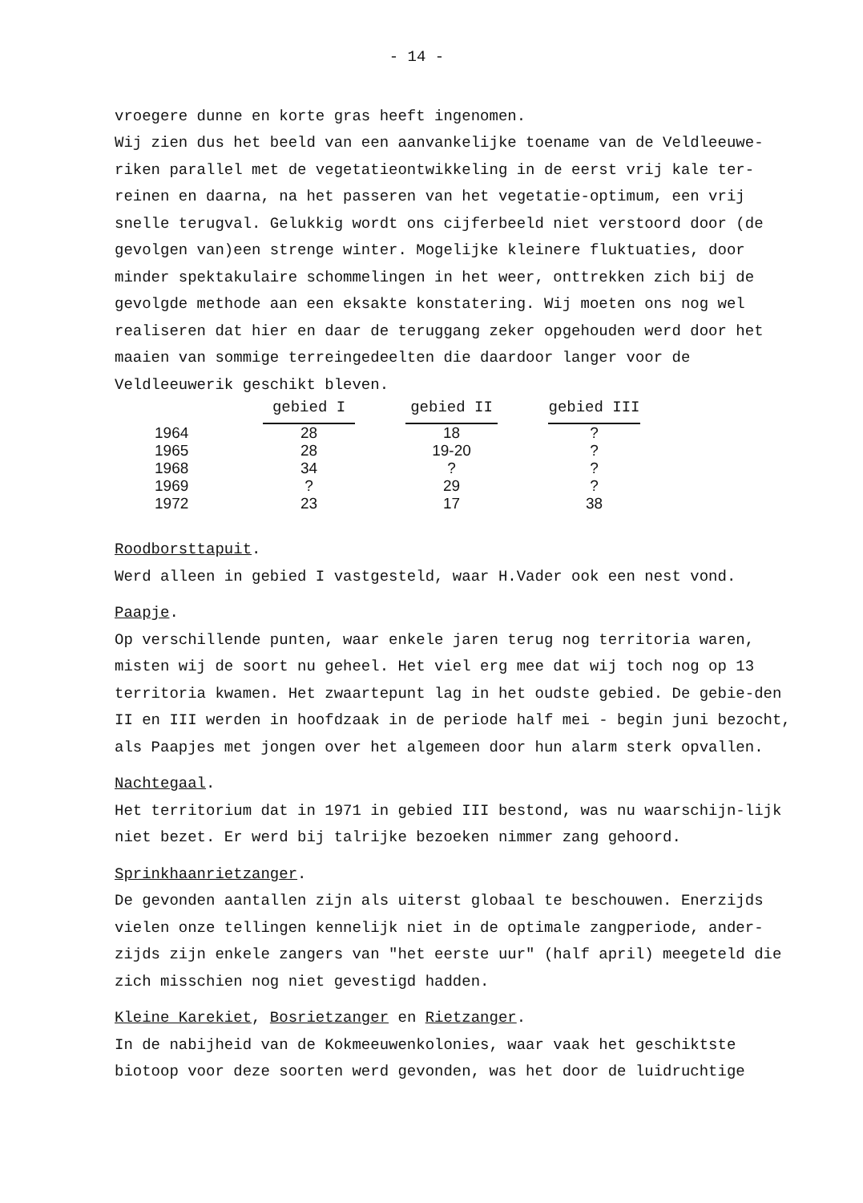- 14 -
vroegere dunne en korte gras heeft ingenomen.
Wij zien dus het beeld van een aanvankelijke toename van de Veldleeuwe-riken parallel met de vegetatieontwikkeling in de eerst vrij kale ter-reinen en daarna, na het passeren van het vegetatie-optimum, een vrij snelle terugval. Gelukkig wordt ons cijferbeeld niet verstoord door (de gevolgen van)een strenge winter. Mogelijke kleinere fluktuaties, door minder spektakulaire schommelingen in het weer, onttrekken zich bij de gevolgde methode aan een eksakte konstatering. Wij moeten ons nog wel realiseren dat hier en daar de teruggang zeker opgehouden werd door het maaien van sommige terreingedeelten die daardoor langer voor de Veldleeuwerik geschikt bleven.
| | gebied I | | gebied II | | gebied III |
| --- | --- | --- | --- | --- | --- |
| 1964 | 28 | | 18 | | ? |
| 1965 | 28 | | 19-20 | | ? |
| 1968 | 34 | | ? | | ? |
| 1969 | ? | | 29 | | ? |
| 1972 | 23 | | 17 | | 38 |
Roodborsttapuit.
Werd alleen in gebied I vastgesteld, waar H.Vader ook een nest vond.
Paapje.
Op verschillende punten, waar enkele jaren terug nog territoria waren, misten wij de soort nu geheel. Het viel erg mee dat wij toch nog op 13 territoria kwamen. Het zwaartepunt lag in het oudste gebied. De gebie-den II en III werden in hoofdzaak in de periode half mei - begin juni bezocht, als Paapjes met jongen over het algemeen door hun alarm sterk opvallen.
Nachtegaal.
Het territorium dat in 1971 in gebied III bestond, was nu waarschijn-lijk niet bezet. Er werd bij talrijke bezoeken nimmer zang gehoord.
Sprinkhaanrietzanger.
De gevonden aantallen zijn als uiterst globaal te beschouwen. Enerzijds vielen onze tellingen kennelijk niet in de optimale zangperiode, ander-zijds zijn enkele zangers van "het eerste uur" (half april) meegeteld die zich misschien nog niet gevestigd hadden.
Kleine Karekiet, Bosrietzanger en Rietzanger.
In de nabijheid van de Kokmeeuwenkolonies, waar vaak het geschiktste biotoop voor deze soorten werd gevonden, was het door de luidruchtige